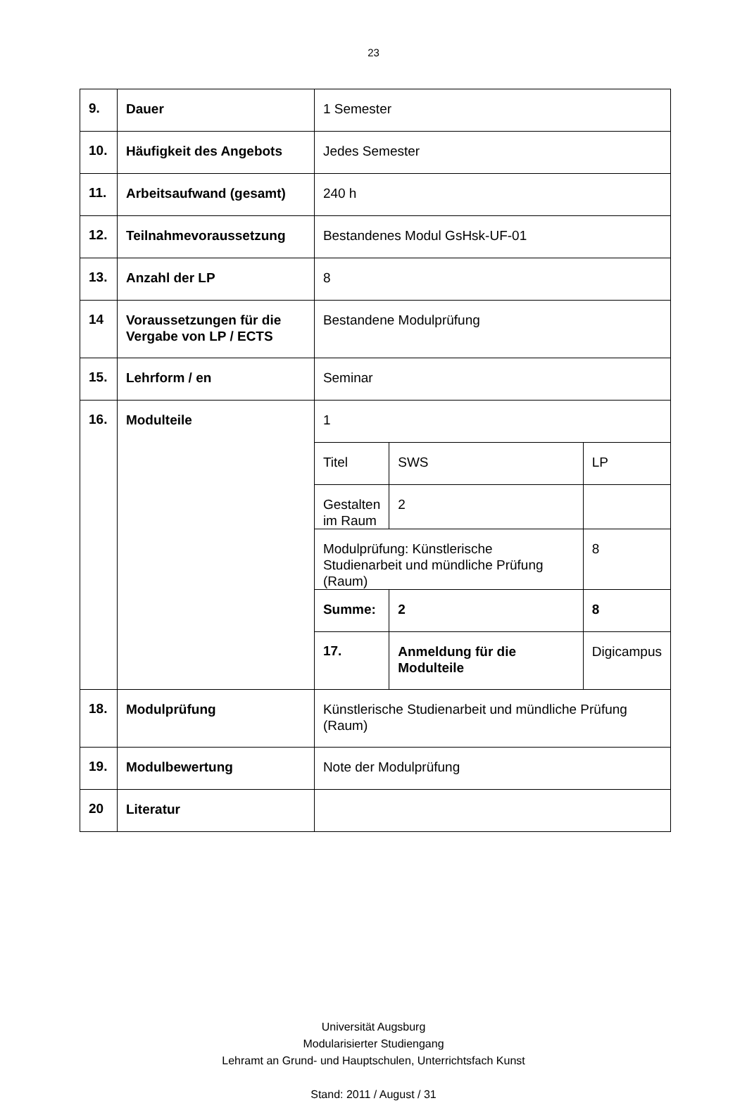23
| 9. | Dauer | 1 Semester | | |
| 10. | Häufigkeit des Angebots | Jedes Semester | | |
| 11. | Arbeitsaufwand (gesamt) | 240 h | | |
| 12. | Teilnahmevoraussetzung | Bestandenes Modul GsHsk-UF-01 | | |
| 13. | Anzahl der LP | 8 | | |
| 14 | Voraussetzungen für die Vergabe von LP / ECTS | Bestandene Modulprüfung | | |
| 15. | Lehrform / en | Seminar | | |
| 16. | Modulteile | 1 | | |
| | | Titel | SWS | LP |
| | | Gestalten im Raum | 2 | |
| | | Modulprüfung: Künstlerische Studienarbeit und mündliche Prüfung (Raum) | | 8 |
| | | Summe: | 2 | 8 |
| | | 17. | Anmeldung für die Modulteile | Digicampus |
| 18. | Modulprüfung | Künstlerische Studienarbeit und mündliche Prüfung (Raum) | | |
| 19. | Modulbewertung | Note der Modulprüfung | | |
| 20 | Literatur | | | |
Universität Augsburg
Modularisierter Studiengang
Lehramt an Grund- und Hauptschulen, Unterrichtsfach Kunst
Stand: 2011 / August / 31